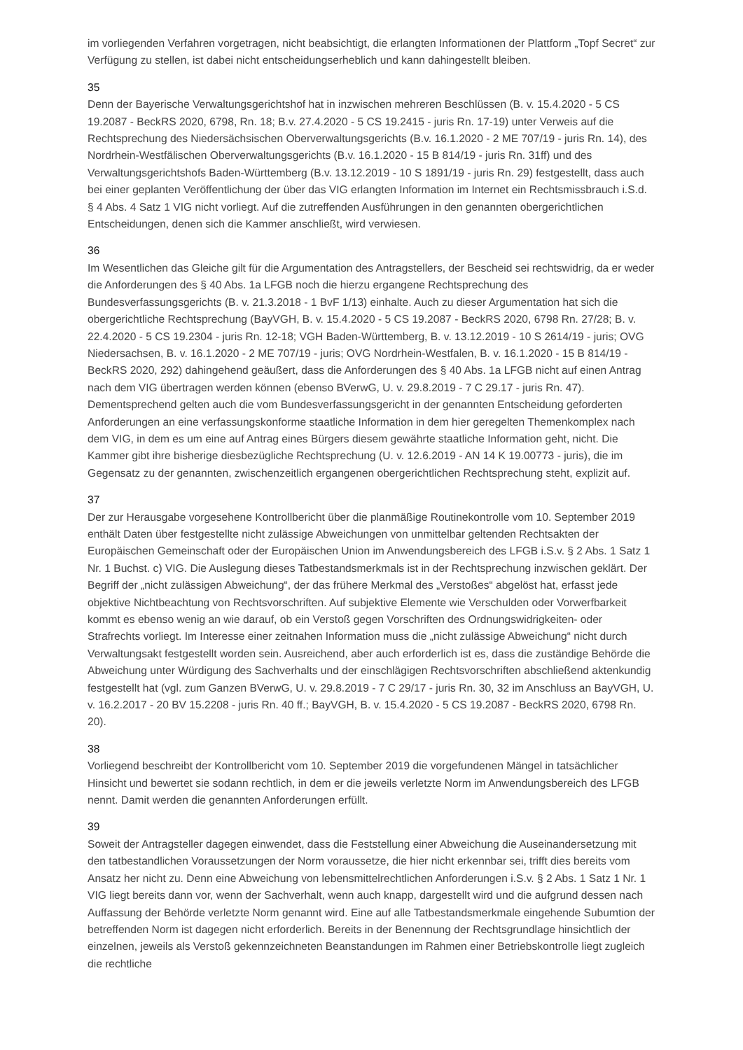im vorliegenden Verfahren vorgetragen, nicht beabsichtigt, die erlangten Informationen der Plattform „Topf Secret“ zur Verfügung zu stellen, ist dabei nicht entscheidungserheblich und kann dahingestellt bleiben.
35
Denn der Bayerische Verwaltungsgerichtshof hat in inzwischen mehreren Beschlüssen (B. v. 15.4.2020 - 5 CS 19.2087 - BeckRS 2020, 6798, Rn. 18; B.v. 27.4.2020 - 5 CS 19.2415 - juris Rn. 17-19) unter Verweis auf die Rechtsprechung des Niedersächsischen Oberverwaltungsgerichts (B.v. 16.1.2020 - 2 ME 707/19 - juris Rn. 14), des Nordrhein-Westfälischen Oberverwaltungsgerichts (B.v. 16.1.2020 - 15 B 814/19 - juris Rn. 31ff) und des Verwaltungsgerichtshofs Baden-Württemberg (B.v. 13.12.2019 - 10 S 1891/19 - juris Rn. 29) festgestellt, dass auch bei einer geplanten Veröffentlichung der über das VIG erlangten Information im Internet ein Rechtsmissbrauch i.S.d. § 4 Abs. 4 Satz 1 VIG nicht vorliegt. Auf die zutreffenden Ausführungen in den genannten obergerichtlichen Entscheidungen, denen sich die Kammer anschließt, wird verwiesen.
36
Im Wesentlichen das Gleiche gilt für die Argumentation des Antragstellers, der Bescheid sei rechtswidrig, da er weder die Anforderungen des § 40 Abs. 1a LFGB noch die hierzu ergangene Rechtsprechung des Bundesverfassungsgerichts (B. v. 21.3.2018 - 1 BvF 1/13) einhalte. Auch zu dieser Argumentation hat sich die obergerichtliche Rechtsprechung (BayVGH, B. v. 15.4.2020 - 5 CS 19.2087 - BeckRS 2020, 6798 Rn. 27/28; B. v. 22.4.2020 - 5 CS 19.2304 - juris Rn. 12-18; VGH Baden-Württemberg, B. v. 13.12.2019 - 10 S 2614/19 - juris; OVG Niedersachsen, B. v. 16.1.2020 - 2 ME 707/19 - juris; OVG Nordrhein-Westfalen, B. v. 16.1.2020 - 15 B 814/19 - BeckRS 2020, 292) dahingehend geäußert, dass die Anforderungen des § 40 Abs. 1a LFGB nicht auf einen Antrag nach dem VIG übertragen werden können (ebenso BVerwG, U. v. 29.8.2019 - 7 C 29.17 - juris Rn. 47). Dementsprechend gelten auch die vom Bundesverfassungsgericht in der genannten Entscheidung geforderten Anforderungen an eine verfassungskonforme staatliche Information in dem hier geregelten Themenkomplex nach dem VIG, in dem es um eine auf Antrag eines Bürgers diesem gewährte staatliche Information geht, nicht. Die Kammer gibt ihre bisherige diesbezügliche Rechtsprechung (U. v. 12.6.2019 - AN 14 K 19.00773 - juris), die im Gegensatz zu der genannten, zwischenzeitlich ergangenen obergerichtlichen Rechtsprechung steht, explizit auf.
37
Der zur Herausgabe vorgesehene Kontrollbericht über die planmäßige Routinekontrolle vom 10. September 2019 enthält Daten über festgestellte nicht zulässige Abweichungen von unmittelbar geltenden Rechtsakten der Europäischen Gemeinschaft oder der Europäischen Union im Anwendungsbereich des LFGB i.S.v. § 2 Abs. 1 Satz 1 Nr. 1 Buchst. c) VIG. Die Auslegung dieses Tatbestandsmerkmals ist in der Rechtsprechung inzwischen geklärt. Der Begriff der „nicht zulässigen Abweichung“, der das frühere Merkmal des „Verstoßes“ abgelöst hat, erfasst jede objektive Nichtbeachtung von Rechtsvorschriften. Auf subjektive Elemente wie Verschulden oder Vorwerfbarkeit kommt es ebenso wenig an wie darauf, ob ein Verstoß gegen Vorschriften des Ordnungswidrigkeiten- oder Strafrechts vorliegt. Im Interesse einer zeitnahen Information muss die „nicht zulässige Abweichung“ nicht durch Verwaltungsakt festgestellt worden sein. Ausreichend, aber auch erforderlich ist es, dass die zuständige Behörde die Abweichung unter Würdigung des Sachverhalts und der einschlägigen Rechtsvorschriften abschließend aktenkundig festgestellt hat (vgl. zum Ganzen BVerwG, U. v. 29.8.2019 - 7 C 29/17 - juris Rn. 30, 32 im Anschluss an BayVGH, U. v. 16.2.2017 - 20 BV 15.2208 - juris Rn. 40 ff.; BayVGH, B. v. 15.4.2020 - 5 CS 19.2087 - BeckRS 2020, 6798 Rn. 20).
38
Vorliegend beschreibt der Kontrollbericht vom 10. September 2019 die vorgefundenen Mängel in tatsächlicher Hinsicht und bewertet sie sodann rechtlich, in dem er die jeweils verletzte Norm im Anwendungsbereich des LFGB nennt. Damit werden die genannten Anforderungen erfüllt.
39
Soweit der Antragsteller dagegen einwendet, dass die Feststellung einer Abweichung die Auseinandersetzung mit den tatbestandlichen Voraussetzungen der Norm voraussetze, die hier nicht erkennbar sei, trifft dies bereits vom Ansatz her nicht zu. Denn eine Abweichung von lebensmittelrechtlichen Anforderungen i.S.v. § 2 Abs. 1 Satz 1 Nr. 1 VIG liegt bereits dann vor, wenn der Sachverhalt, wenn auch knapp, dargestellt wird und die aufgrund dessen nach Auffassung der Behörde verletzte Norm genannt wird. Eine auf alle Tatbestandsmerkmale eingehende Subumtion der betreffenden Norm ist dagegen nicht erforderlich. Bereits in der Benennung der Rechtsgrundlage hinsichtlich der einzelnen, jeweils als Verstoß gekennzeichneten Beanstandungen im Rahmen einer Betriebskontrolle liegt zugleich die rechtliche